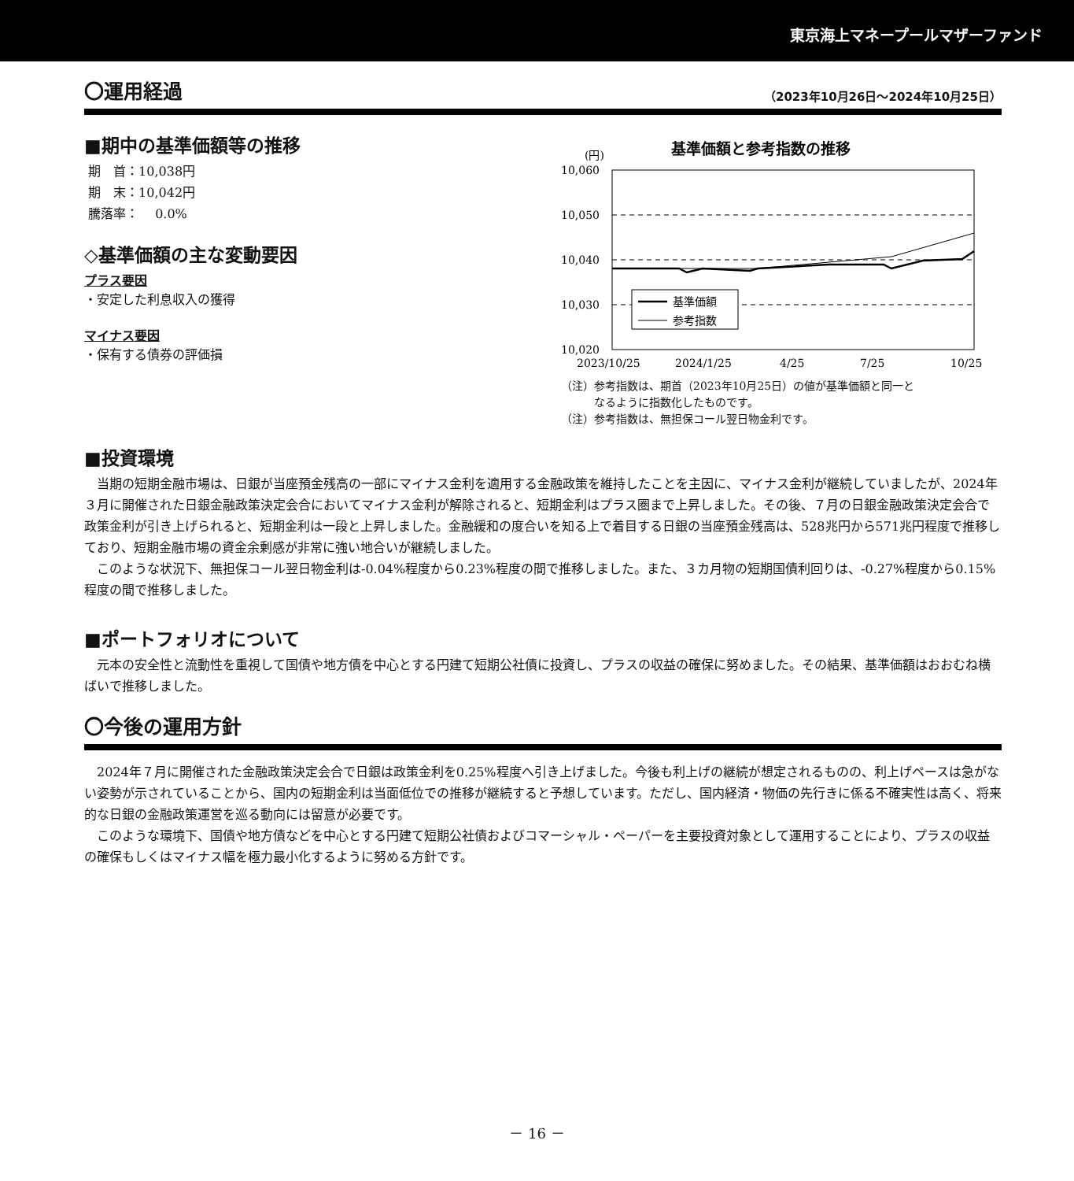東京海上マネープールマザーファンド
〇運用経過
（2023年10月26日～2024年10月25日）
■期中の基準価額等の推移
期　首：10,038円
期　末：10,042円
騰落率：　 0.0%
◇基準価額の主な変動要因
プラス要因
・安定した利息収入の獲得
マイナス要因
・保有する債券の評価損
基準価額と参考指数の推移
(円)
10,060
10,050
10,040
10,030
10,020
基準価額
参考指数
2023/10/25
2024/1/25
4/25
7/25
10/25
（注）参考指数は、期首（2023年10月25日）の値が基準価額と同一と
　　　なるように指数化したものです。
（注）参考指数は、無担保コール翌日物金利です。
■投資環境
当期の短期金融市場は、日銀が当座預金残高の一部にマイナス金利を適用する金融政策を維持したことを主因に、マイナス金利が継続していましたが、2024年３月に開催された日銀金融政策決定会合においてマイナス金利が解除されると、短期金利はプラス圏まで上昇しました。その後、７月の日銀金融政策決定会合で政策金利が引き上げられると、短期金利は一段と上昇しました。金融緩和の度合いを知る上で着目する日銀の当座預金残高は、528兆円から571兆円程度で推移しており、短期金融市場の資金余剰感が非常に強い地合いが継続しました。
このような状況下、無担保コール翌日物金利は-0.04%程度から0.23%程度の間で推移しました。また、３カ月物の短期国債利回りは、-0.27%程度から0.15%程度の間で推移しました。
■ポートフォリオについて
元本の安全性と流動性を重視して国債や地方債を中心とする円建て短期公社債に投資し、プラスの収益の確保に努めました。その結果、基準価額はおおむね横ばいで推移しました。
〇今後の運用方針
2024年７月に開催された金融政策決定会合で日銀は政策金利を0.25%程度へ引き上げました。今後も利上げの継続が想定されるものの、利上げペースは急がない姿勢が示されていることから、国内の短期金利は当面低位での推移が継続すると予想しています。ただし、国内経済・物価の先行きに係る不確実性は高く、将来的な日銀の金融政策運営を巡る動向には留意が必要です。
このような環境下、国債や地方債などを中心とする円建て短期公社債およびコマーシャル・ペーパーを主要投資対象として運用することにより、プラスの収益の確保もしくはマイナス幅を極力最小化するように努める方針です。
－ 16 －